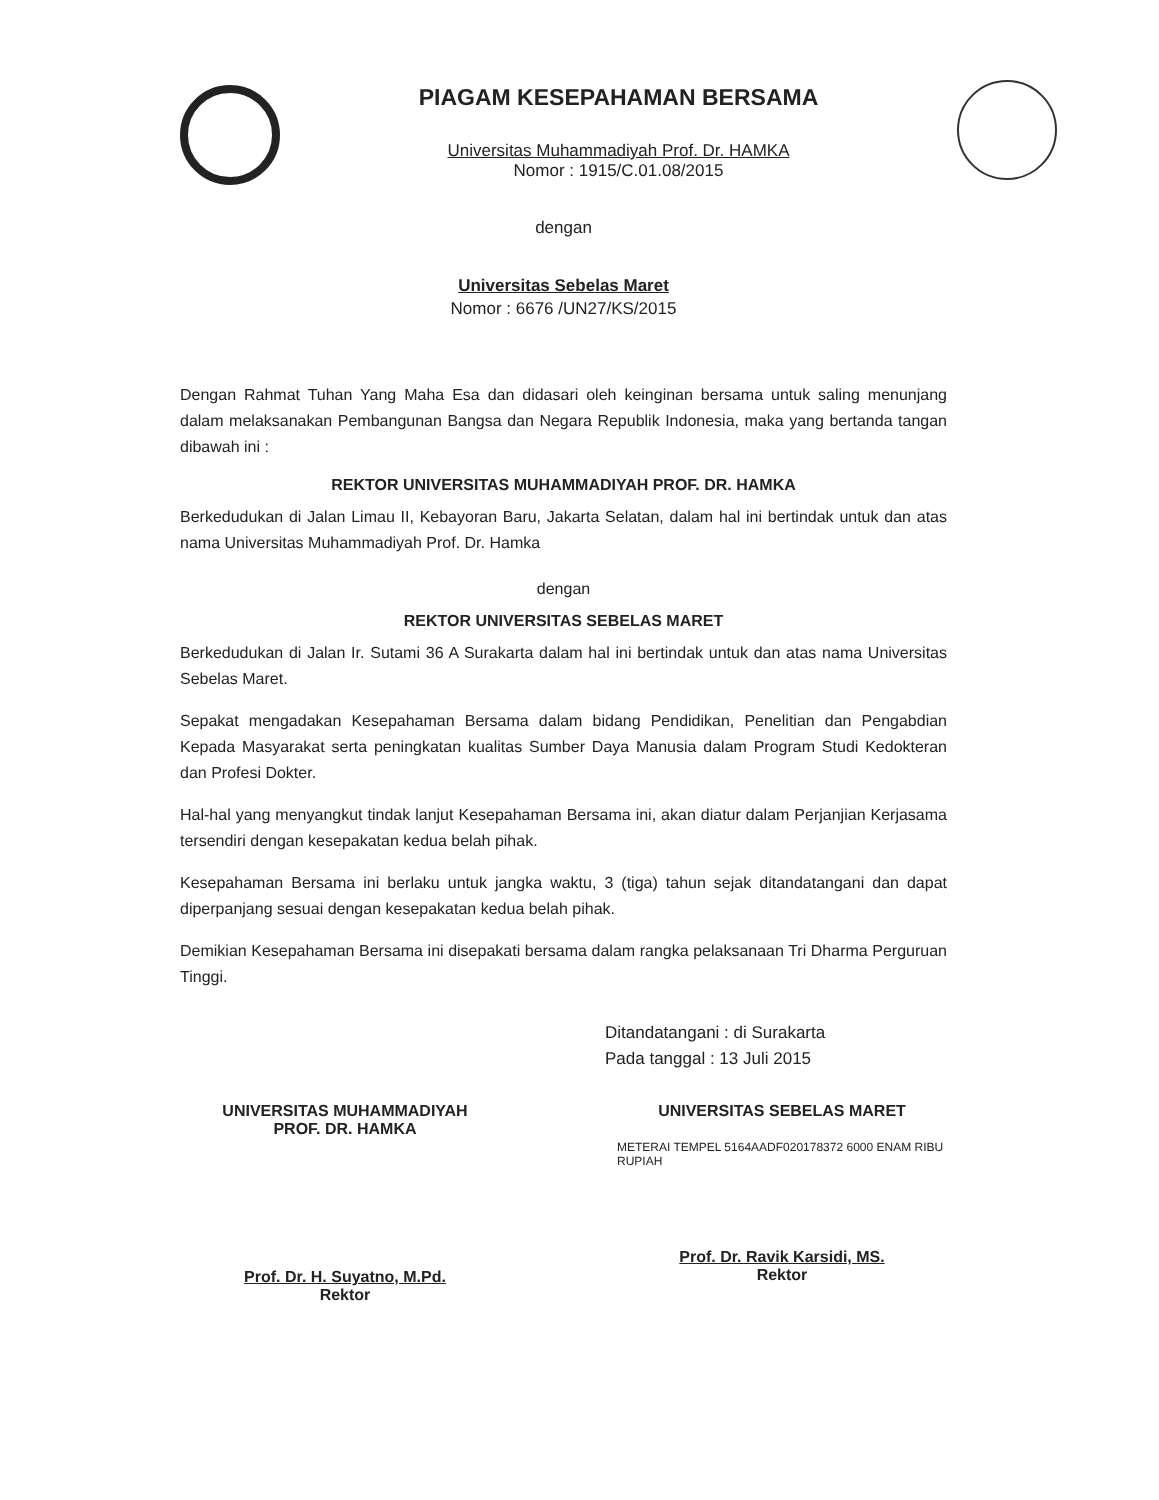PIAGAM KESEPAHAMAN BERSAMA
Universitas Muhammadiyah Prof. Dr. HAMKA
Nomor : 1915/C.01.08/2015
dengan
Universitas Sebelas Maret
Nomor : 6676 /UN27/KS/2015
Dengan Rahmat Tuhan Yang Maha Esa dan didasari oleh keinginan bersama untuk saling menunjang dalam melaksanakan Pembangunan Bangsa dan Negara Republik Indonesia, maka yang bertanda tangan dibawah ini :
REKTOR UNIVERSITAS MUHAMMADIYAH PROF. DR. HAMKA
Berkedudukan di Jalan Limau II, Kebayoran Baru, Jakarta Selatan, dalam hal ini bertindak untuk dan atas nama Universitas Muhammadiyah Prof. Dr. Hamka
dengan
REKTOR UNIVERSITAS SEBELAS MARET
Berkedudukan di Jalan Ir. Sutami 36 A Surakarta dalam hal ini bertindak untuk dan atas nama Universitas Sebelas Maret.
Sepakat mengadakan Kesepahaman Bersama dalam bidang Pendidikan, Penelitian dan Pengabdian Kepada Masyarakat serta peningkatan kualitas Sumber Daya Manusia dalam Program Studi Kedokteran dan Profesi Dokter.
Hal-hal yang menyangkut tindak lanjut Kesepahaman Bersama ini, akan diatur dalam Perjanjian Kerjasama tersendiri dengan kesepakatan kedua belah pihak.
Kesepahaman Bersama ini berlaku untuk jangka waktu, 3 (tiga) tahun sejak ditandatangani dan dapat diperpanjang sesuai dengan kesepakatan kedua belah pihak.
Demikian Kesepahaman Bersama ini disepakati bersama dalam rangka pelaksanaan Tri Dharma Perguruan Tinggi.
Ditandatangani : di Surakarta
Pada tanggal : 13 Juli 2015
UNIVERSITAS MUHAMMADIYAH
PROF. DR. HAMKA
Prof. Dr. H. Suyatno, M.Pd.
Rektor
UNIVERSITAS SEBELAS MARET
METERAI TEMPEL 5164AADF020178372 6000 ENAM RIBU RUPIAH
Prof. Dr. Ravik Karsidi, MS.
Rektor